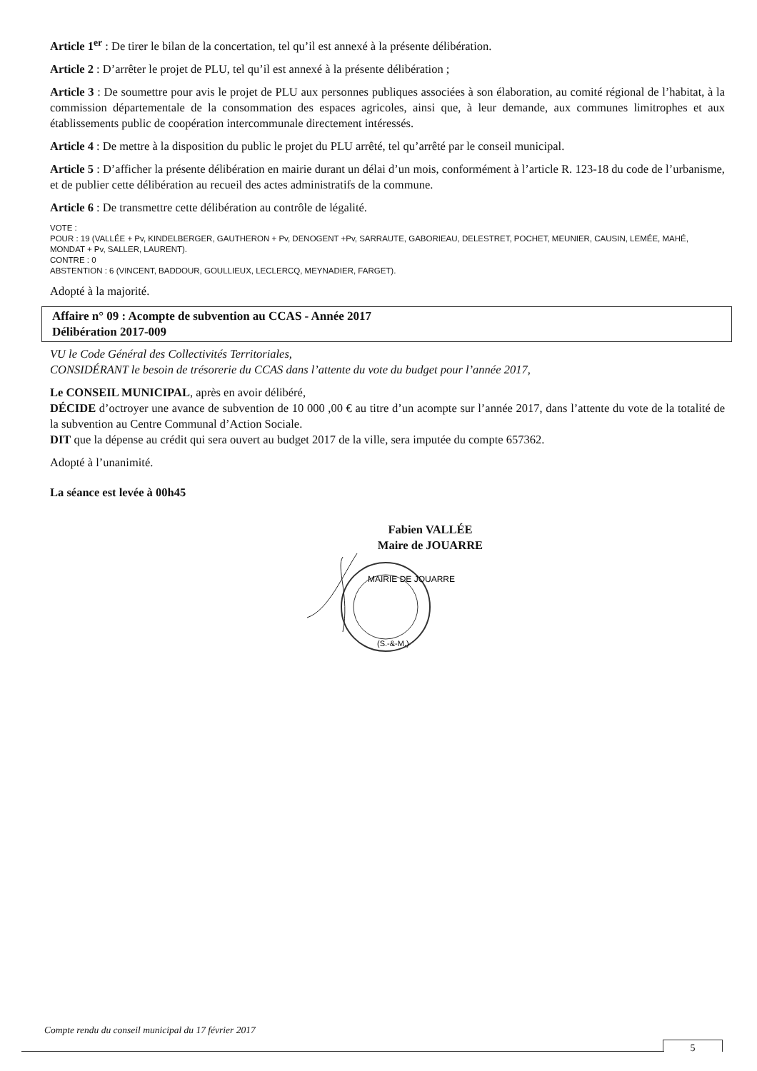Article 1<sup>er</sup> : De tirer le bilan de la concertation, tel qu’il est annexé à la présente délibération.
Article 2 : D’arrêter le projet de PLU, tel qu’il est annexé à la présente délibération ;
Article 3 : De soumettre pour avis le projet de PLU aux personnes publiques associées à son élaboration, au comité régional de l’habitat, à la commission départementale de la consommation des espaces agricoles, ainsi que, à leur demande, aux communes limitrophes et aux établissements public de coopération intercommunale directement intéressés.
Article 4 : De mettre à la disposition du public le projet du PLU arrêté, tel qu’arrêté par le conseil municipal.
Article 5 : D’afficher la présente délibération en mairie durant un délai d’un mois, conformément à l’article R. 123-18 du code de l’urbanisme, et de publier cette délibération au recueil des actes administratifs de la commune.
Article 6 : De transmettre cette délibération au contrôle de légalité.
VOTE :
POUR : 19 (VALLÉE + Pv, KINDELBERGER, GAUTHERON + Pv, DENOGENT +Pv, SARRAUTE, GABORIEAU, DELESTRET, POCHET, MEUNIER, CAUSIN, LEMÉE, MAHÉ, MONDAT + Pv, SALLER, LAURENT).
CONTRE : 0
ABSTENTION : 6 (VINCENT, BADDOUR, GOULLIEUX, LECLERCQ, MEYNADIER, FARGET).
Adopté à la majorité.
Affaire n° 09 : Acompte de subvention au CCAS - Année 2017
Délibération 2017-009
VU le Code Général des Collectivités Territoriales,
CONSIDÉRANT le besoin de trésorerie du CCAS dans l’attente du vote du budget pour l’année 2017,
Le CONSEIL MUNICIPAL, après en avoir délibéré,
DÉCIDE d’octroyer une avance de subvention de 10 000 ,00 € au titre d’un acompte sur l’année 2017, dans l’attente du vote de la totalité de la subvention au Centre Communal d’Action Sociale.
DIT que la dépense au crédit qui sera ouvert au budget 2017 de la ville, sera imputée du compte 657362.
Adopté à l’unanimité.
La séance est levée à 00h45
Fabien VALLÉE
Maire de JOUARRE
MAIRIE DE JOUARRE
(S.-&-M.)
Compte rendu du conseil municipal du 17 février 2017
5